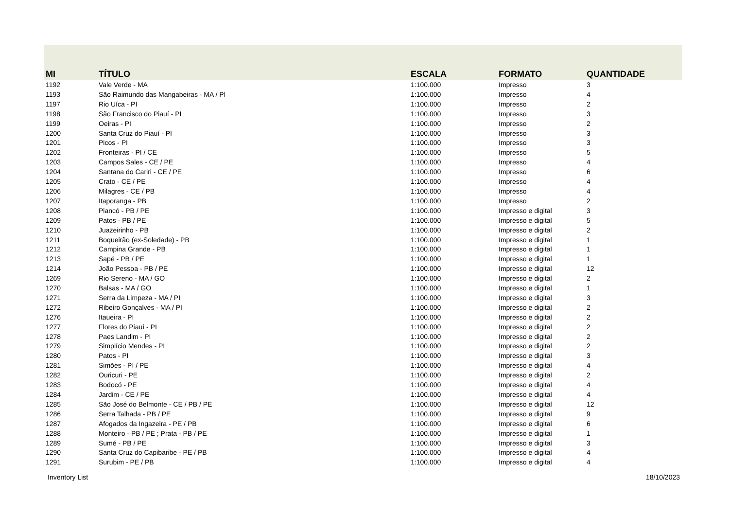| MI | TÍTULO | ESCALA | FORMATO | QUANTIDADE |
| --- | --- | --- | --- | --- |
| 1192 | Vale Verde - MA | 1:100.000 | Impresso | 3 |
| 1193 | São Raimundo das Mangabeiras - MA / PI | 1:100.000 | Impresso | 4 |
| 1197 | Rio Uíca - PI | 1:100.000 | Impresso | 2 |
| 1198 | São Francisco do Piauí - PI | 1:100.000 | Impresso | 3 |
| 1199 | Oeiras - PI | 1:100.000 | Impresso | 2 |
| 1200 | Santa Cruz do Piauí - PI | 1:100.000 | Impresso | 3 |
| 1201 | Picos - PI | 1:100.000 | Impresso | 3 |
| 1202 | Fronteiras - PI / CE | 1:100.000 | Impresso | 5 |
| 1203 | Campos Sales - CE / PE | 1:100.000 | Impresso | 4 |
| 1204 | Santana do Cariri - CE / PE | 1:100.000 | Impresso | 6 |
| 1205 | Crato - CE / PE | 1:100.000 | Impresso | 4 |
| 1206 | Milagres - CE / PB | 1:100.000 | Impresso | 4 |
| 1207 | Itaporanga - PB | 1:100.000 | Impresso | 2 |
| 1208 | Piancó - PB / PE | 1:100.000 | Impresso e digital | 3 |
| 1209 | Patos - PB / PE | 1:100.000 | Impresso e digital | 5 |
| 1210 | Juazeirinho - PB | 1:100.000 | Impresso e digital | 2 |
| 1211 | Boqueirão (ex-Soledade) - PB | 1:100.000 | Impresso e digital | 1 |
| 1212 | Campina Grande - PB | 1:100.000 | Impresso e digital | 1 |
| 1213 | Sapé - PB / PE | 1:100.000 | Impresso e digital | 1 |
| 1214 | João Pessoa - PB / PE | 1:100.000 | Impresso e digital | 12 |
| 1269 | Rio Sereno - MA / GO | 1:100.000 | Impresso e digital | 2 |
| 1270 | Balsas - MA / GO | 1:100.000 | Impresso e digital | 1 |
| 1271 | Serra da Limpeza - MA / PI | 1:100.000 | Impresso e digital | 3 |
| 1272 | Ribeiro Gonçalves - MA / PI | 1:100.000 | Impresso e digital | 2 |
| 1276 | Itaueira - PI | 1:100.000 | Impresso e digital | 2 |
| 1277 | Flores do Piauí - PI | 1:100.000 | Impresso e digital | 2 |
| 1278 | Paes Landim - PI | 1:100.000 | Impresso e digital | 2 |
| 1279 | Simplício Mendes - PI | 1:100.000 | Impresso e digital | 2 |
| 1280 | Patos - PI | 1:100.000 | Impresso e digital | 3 |
| 1281 | Simões - PI / PE | 1:100.000 | Impresso e digital | 4 |
| 1282 | Ouricuri - PE | 1:100.000 | Impresso e digital | 2 |
| 1283 | Bodocó - PE | 1:100.000 | Impresso e digital | 4 |
| 1284 | Jardim - CE / PE | 1:100.000 | Impresso e digital | 4 |
| 1285 | São José do Belmonte - CE / PB / PE | 1:100.000 | Impresso e digital | 12 |
| 1286 | Serra Talhada - PB / PE | 1:100.000 | Impresso e digital | 9 |
| 1287 | Afogados da Ingazeira - PE / PB | 1:100.000 | Impresso e digital | 6 |
| 1288 | Monteiro - PB / PE ; Prata - PB / PE | 1:100.000 | Impresso e digital | 1 |
| 1289 | Sumé - PB / PE | 1:100.000 | Impresso e digital | 3 |
| 1290 | Santa Cruz do Capibaribe - PE / PB | 1:100.000 | Impresso e digital | 4 |
| 1291 | Surubim - PE / PB | 1:100.000 | Impresso e digital | 4 |
Inventory List 18/10/2023